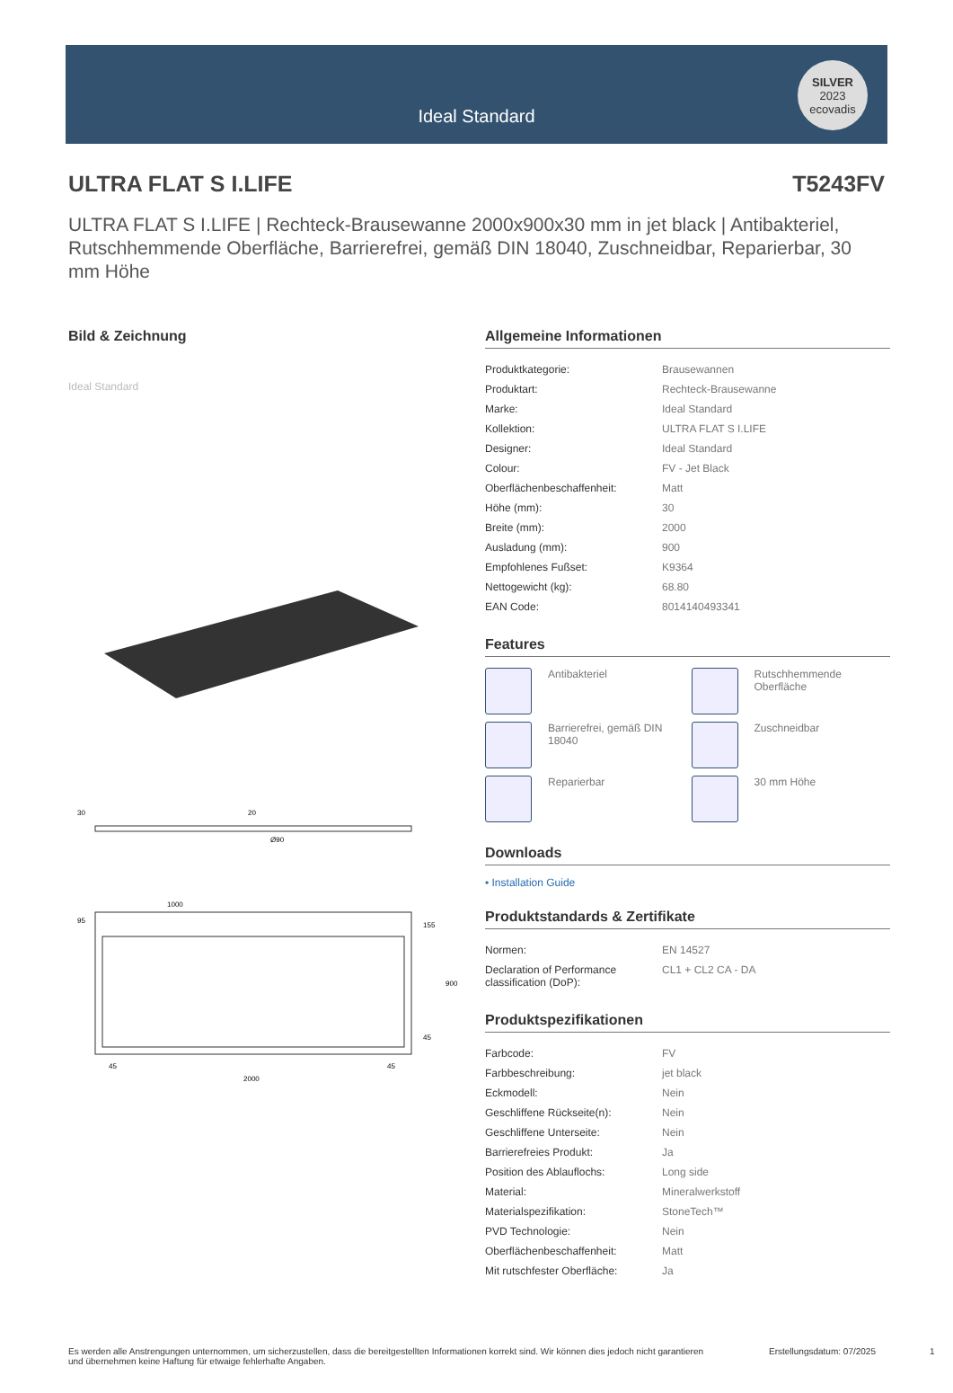Ideal Standard
SILVER
2023 ecovadis
ULTRA FLAT S I.LIFE T5243FV
ULTRA FLAT S I.LIFE | Rechteck-Brausewanne 2000x900x30 mm in jet black | Antibakteriel, Rutschhemmende Oberfläche, Barrierefrei, gemäß DIN 18040, Zuschneidbar, Reparierbar, 30 mm Höhe
Bild & Zeichnung
Ideal Standard
30
20
Ø90
1000
95
155
900
45
45
45
2000
Allgemeine Informationen
| Produktkategorie: | Brausewannen |
| Produktart: | Rechteck-Brausewanne |
| Marke: | Ideal Standard |
| Kollektion: | ULTRA FLAT S I.LIFE |
| Designer: | Ideal Standard |
| Colour: | FV - Jet Black |
| Oberflächenbeschaffenheit: | Matt |
| Höhe (mm): | 30 |
| Breite (mm): | 2000 |
| Ausladung (mm): | 900 |
| Empfohlenes Fußset: | K9364 |
| Nettogewicht (kg): | 68.80 |
| EAN Code: | 8014140493341 |
Features
Antibakteriel
Rutschhemmende Oberfläche
Barrierefrei, gemäß DIN 18040
Zuschneidbar
Reparierbar
30 mm Höhe
Downloads
• Installation Guide
Produktstandards & Zertifikate
| Normen: | EN 14527 |
| Declaration of Performance classification (DoP): | CL1 + CL2 CA - DA |
Produktspezifikationen
| Farbcode: | FV |
| Farbbeschreibung: | jet black |
| Eckmodell: | Nein |
| Geschliffene Rückseite(n): | Nein |
| Geschliffene Unterseite: | Nein |
| Barrierefreies Produkt: | Ja |
| Position des Ablauflochs: | Long side |
| Material: | Mineralwerkstoff |
| Materialspezifikation: | StoneTech™ |
| PVD Technologie: | Nein |
| Oberflächenbeschaffenheit: | Matt |
| Mit rutschfester Oberfläche: | Ja |
Es werden alle Anstrengungen unternommen, um sicherzustellen, dass die bereitgestellten Informationen korrekt sind. Wir können dies jedoch nicht garantieren und übernehmen keine Haftung für etwaige fehlerhafte Angaben. Erstellungsdatum: 07/2025 1